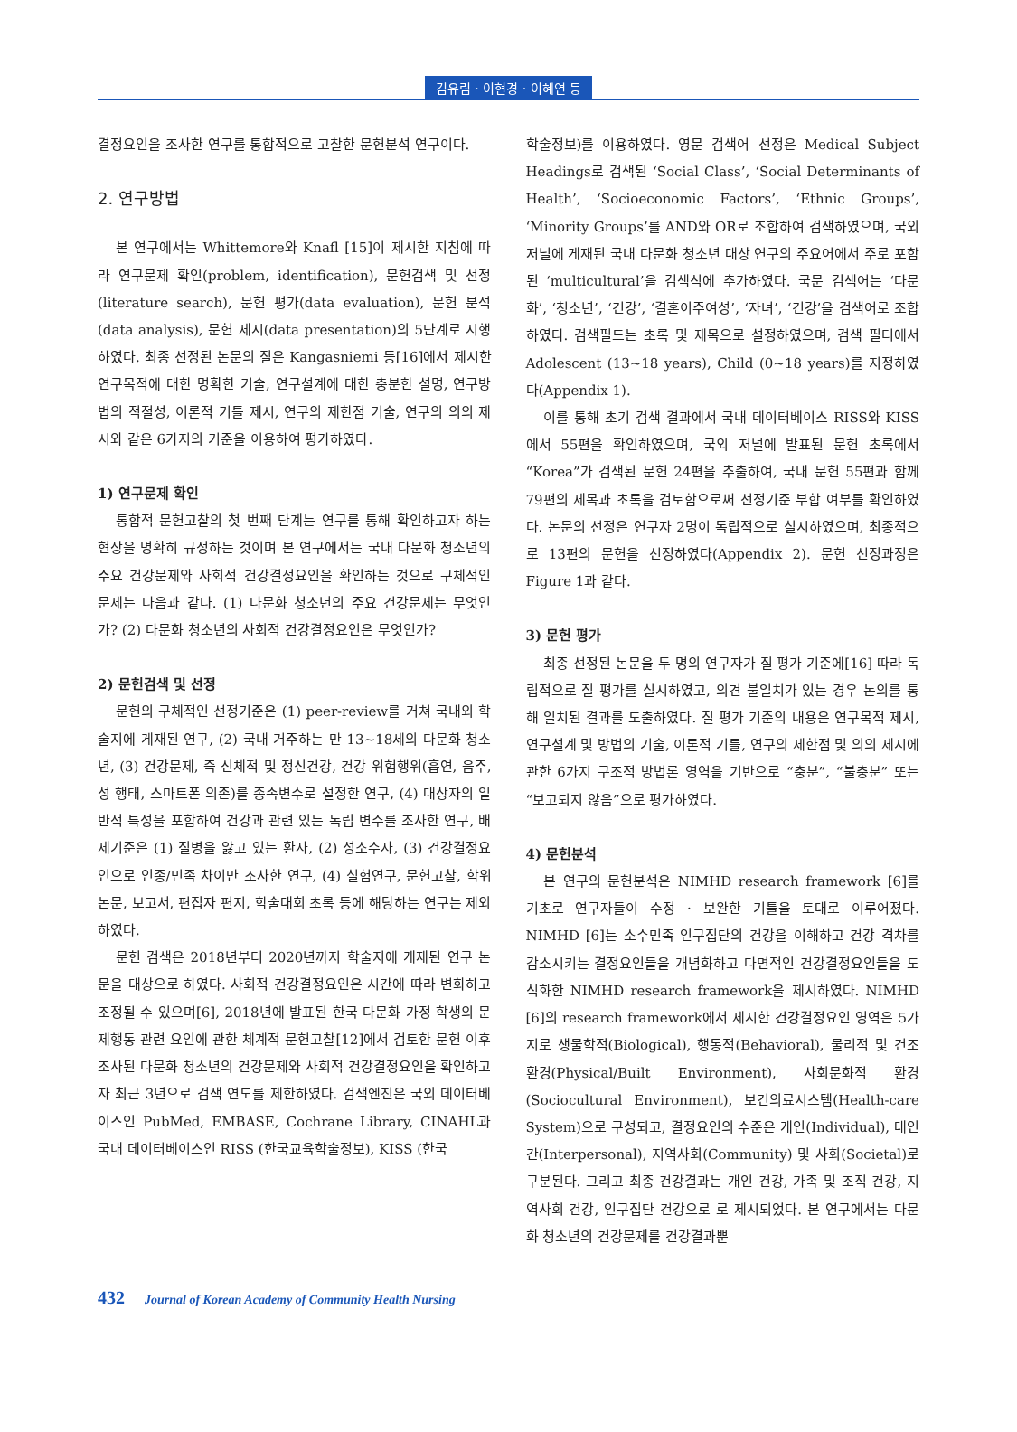김유림 · 이현경 · 이혜연 등
결정요인을 조사한 연구를 통합적으로 고찰한 문헌분석 연구이다.
2. 연구방법
본 연구에서는 Whittemore와 Knafl [15]이 제시한 지침에 따라 연구문제 확인(problem, identification), 문헌검색 및 선정(literature search), 문헌 평가(data evaluation), 문헌 분석(data analysis), 문헌 제시(data presentation)의 5단계로 시행하였다. 최종 선정된 논문의 질은 Kangasniemi 등[16]에서 제시한 연구목적에 대한 명확한 기술, 연구설계에 대한 충분한 설명, 연구방법의 적절성, 이론적 기틀 제시, 연구의 제한점 기술, 연구의 의의 제시와 같은 6가지의 기준을 이용하여 평가하였다.
1) 연구문제 확인
통합적 문헌고찰의 첫 번째 단계는 연구를 통해 확인하고자 하는 현상을 명확히 규정하는 것이며 본 연구에서는 국내 다문화 청소년의 주요 건강문제와 사회적 건강결정요인을 확인하는 것으로 구체적인 문제는 다음과 같다. (1) 다문화 청소년의 주요 건강문제는 무엇인가? (2) 다문화 청소년의 사회적 건강결정요인은 무엇인가?
2) 문헌검색 및 선정
문헌의 구체적인 선정기준은 (1) peer-review를 거쳐 국내외 학술지에 게재된 연구, (2) 국내 거주하는 만 13~18세의 다문화 청소년, (3) 건강문제, 즉 신체적 및 정신건강, 건강 위험행위(흡연, 음주, 성 행태, 스마트폰 의존)를 종속변수로 설정한 연구, (4) 대상자의 일반적 특성을 포함하여 건강과 관련 있는 독립 변수를 조사한 연구, 배제기준은 (1) 질병을 앓고 있는 환자, (2) 성소수자, (3) 건강결정요인으로 인종/민족 차이만 조사한 연구, (4) 실험연구, 문헌고찰, 학위논문, 보고서, 편집자 편지, 학술대회 초록 등에 해당하는 연구는 제외하였다.
문헌 검색은 2018년부터 2020년까지 학술지에 게재된 연구 논문을 대상으로 하였다. 사회적 건강결정요인은 시간에 따라 변화하고 조정될 수 있으며[6], 2018년에 발표된 한국 다문화 가정 학생의 문제행동 관련 요인에 관한 체계적 문헌고찰[12]에서 검토한 문헌 이후 조사된 다문화 청소년의 건강문제와 사회적 건강결정요인을 확인하고자 최근 3년으로 검색 연도를 제한하였다. 검색엔진은 국외 데이터베이스인 PubMed, EMBASE, Cochrane Library, CINAHL과 국내 데이터베이스인 RISS (한국교육학술정보), KISS (한국
학술정보)를 이용하였다. 영문 검색어 선정은 Medical Subject Headings로 검색된 ‘Social Class’, ‘Social Determinants of Health’, ‘Socioeconomic Factors’, ‘Ethnic Groups’, ‘Minority Groups’를 AND와 OR로 조합하여 검색하였으며, 국외 저널에 게재된 국내 다문화 청소년 대상 연구의 주요어에서 주로 포함된 ‘multicultural’을 검색식에 추가하였다. 국문 검색어는 ‘다문화’, ‘청소년’, ‘건강’, ‘결혼이주여성’, ‘자녀’, ‘건강’을 검색어로 조합하였다. 검색필드는 초록 및 제목으로 설정하였으며, 검색 필터에서 Adolescent (13~18 years), Child (0~18 years)를 지정하였다(Appendix 1).
이를 통해 초기 검색 결과에서 국내 데이터베이스 RISS와 KISS에서 55편을 확인하였으며, 국외 저널에 발표된 문헌 초록에서 “Korea”가 검색된 문헌 24편을 추출하여, 국내 문헌 55편과 함께 79편의 제목과 초록을 검토함으로써 선정기준 부합 여부를 확인하였다. 논문의 선정은 연구자 2명이 독립적으로 실시하였으며, 최종적으로 13편의 문헌을 선정하였다(Appendix 2). 문헌 선정과정은 Figure 1과 같다.
3) 문헌 평가
최종 선정된 논문을 두 명의 연구자가 질 평가 기준에[16] 따라 독립적으로 질 평가를 실시하였고, 의견 불일치가 있는 경우 논의를 통해 일치된 결과를 도출하였다. 질 평가 기준의 내용은 연구목적 제시, 연구설계 및 방법의 기술, 이론적 기틀, 연구의 제한점 및 의의 제시에 관한 6가지 구조적 방법론 영역을 기반으로 “충분”, “불충분” 또는 “보고되지 않음”으로 평가하였다.
4) 문헌분석
본 연구의 문헌분석은 NIMHD research framework [6]를 기초로 연구자들이 수정 · 보완한 기틀을 토대로 이루어졌다. NIMHD [6]는 소수민족 인구집단의 건강을 이해하고 건강 격차를 감소시키는 결정요인들을 개념화하고 다면적인 건강결정요인들을 도식화한 NIMHD research framework을 제시하였다. NIMHD [6]의 research framework에서 제시한 건강결정요인 영역은 5가지로 생물학적(Biological), 행동적(Behavioral), 물리적 및 건조환경(Physical/Built Environment), 사회문화적 환경(Sociocultural Environment), 보건의료시스템(Health-care System)으로 구성되고, 결정요인의 수준은 개인(Individual), 대인 간(Interpersonal), 지역사회(Community) 및 사회(Societal)로 구분된다. 그리고 최종 건강결과는 개인 건강, 가족 및 조직 건강, 지역사회 건강, 인구집단 건강으로 로 제시되었다. 본 연구에서는 다문화 청소년의 건강문제를 건강결과뿐
432 Journal of Korean Academy of Community Health Nursing